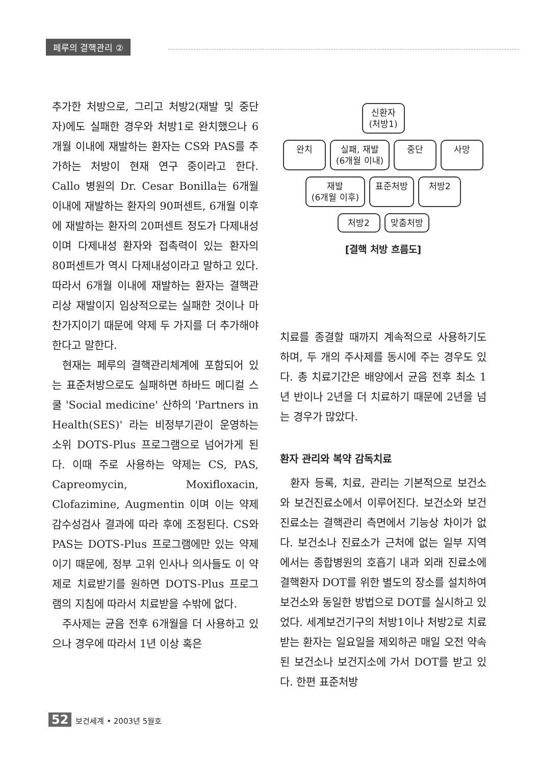페루의 결핵관리 ②
추가한 처방으로, 그리고 처방2(재발 및 중단자)에도 실패한 경우와 처방1로 완치했으나 6개월 이내에 재발하는 환자는 CS와 PAS를 추가하는 처방이 현재 연구 중이라고 한다. Callo 병원의 Dr. Cesar Bonilla는 6개월 이내에 재발하는 환자의 90퍼센트, 6개월 이후에 재발하는 환자의 20퍼센트 정도가 다제내성이며 다제내성 환자와 접촉력이 있는 환자의 80퍼센트가 역시 다제내성이라고 말하고 있다. 따라서 6개월 이내에 재발하는 환자는 결핵관리상 재발이지 임상적으로는 실패한 것이나 마찬가지이기 때문에 약제 두 가지를 더 추가해야 한다고 말한다.
현재는 페루의 결핵관리체계에 포함되어 있는 표준처방으로도 실패하면 하바드 메디컬 스쿨 'Social medicine' 산하의 'Partners in Health(SES)' 라는 비정부기관이 운영하는 소위 DOTS-Plus 프로그램으로 넘어가게 된다. 이때 주로 사용하는 약제는 CS, PAS, Capreomycin, Moxifloxacin, Clofazimine, Augmentin 이며 이는 약제감수성검사 결과에 따라 후에 조정된다. CS와 PAS는 DOTS-Plus 프로그램에만 있는 약제이기 때문에, 정부 고위 인사나 의사들도 이 약제로 치료받기를 원하면 DOTS-Plus 프로그램의 지침에 따라서 치료받을 수밖에 없다.
주사제는 균음 전후 6개월을 더 사용하고 있으나 경우에 따라서 1년 이상 혹은
신환자
(처방1)
완치 실패, 재발
(6개월 이내)
중단 사망
재발
(6개월 이후)
표준처방 처방2
처방2 맞춤처방
[결핵 처방 흐름도]
치료를 종결할 때까지 계속적으로 사용하기도 하며, 두 개의 주사제를 동시에 주는 경우도 있다. 총 치료기간은 배양에서 균음 전후 최소 1년 반이나 2년을 더 치료하기 때문에 2년을 넘는 경우가 많았다.
환자 관리와 복약 감독치료
환자 등록, 치료, 관리는 기본적으로 보건소와 보건진료소에서 이루어진다. 보건소와 보건진료소는 결핵관리 측면에서 기능상 차이가 없다. 보건소나 진료소가 근처에 없는 일부 지역에서는 종합병원의 호흡기 내과 외래 진료소에 결핵환자 DOT를 위한 별도의 장소를 설치하여 보건소와 동일한 방법으로 DOT를 실시하고 있었다. 세계보건기구의 처방1이나 처방2로 치료받는 환자는 일요일을 제외하곤 매일 오전 약속된 보건소나 보건지소에 가서 DOT를 받고 있다. 한편 표준처방
52 보건세계 • 2003년 5월호